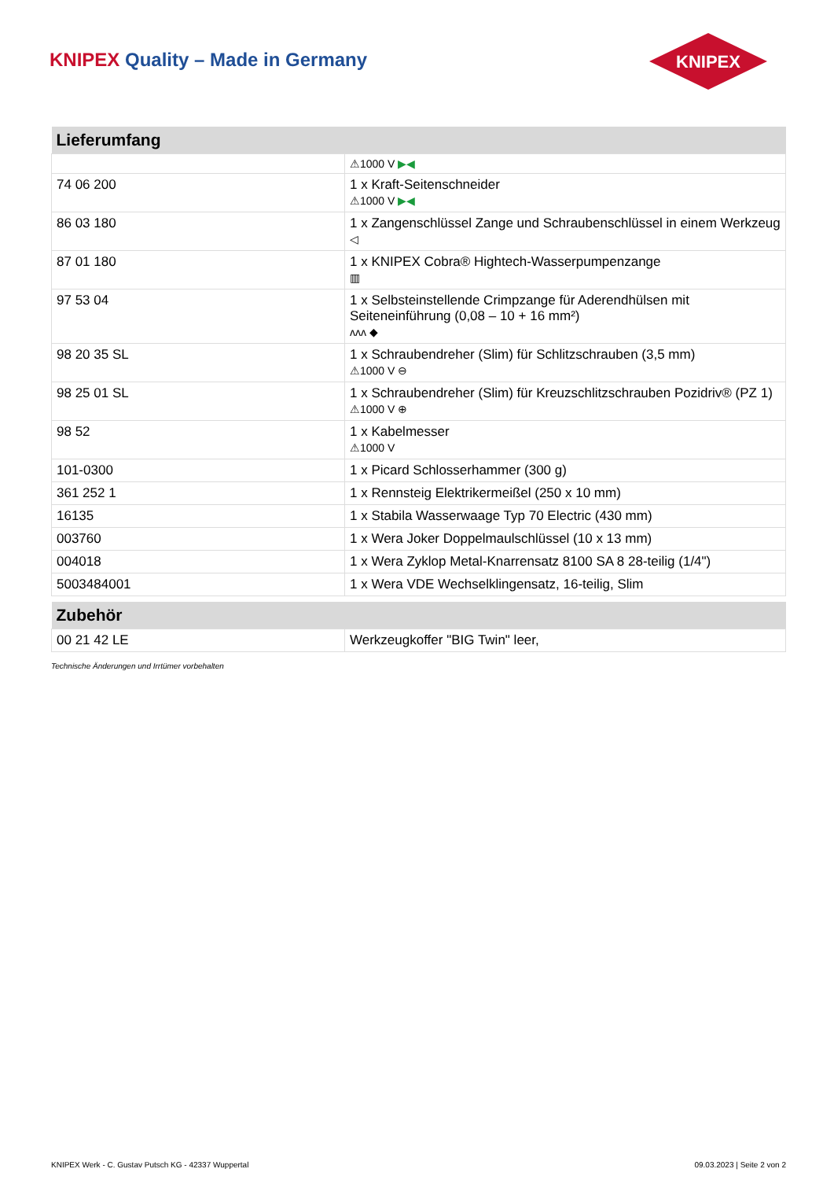KNIPEX Quality – Made in Germany
KNIPEX
| Lieferumfang | |
| --- | --- |
| | ⚠1000 V ▶◀ |
| 74 06 200 | 1 x Kraft-Seitenschneider ⚠1000 V ▶◀ |
| 86 03 180 | 1 x Zangenschlüssel Zange und Schraubenschlüssel in einem Werkzeug ◁ |
| 87 01 180 | 1 x KNIPEX Cobra® Hightech-Wasserpumpenzange ▥ |
| 97 53 04 | 1 x Selbsteinstellende Crimpzange für Aderendhülsen mit Seiteneinführung (0,08 – 10 + 16 mm²) ʌʌʌ ◆ |
| 98 20 35 SL | 1 x Schraubendreher (Slim) für Schlitzschrauben (3,5 mm) ⚠1000 V ⊖ |
| 98 25 01 SL | 1 x Schraubendreher (Slim) für Kreuzschlitzschrauben Pozidriv® (PZ 1) ⚠1000 V ⊕ |
| 98 52 | 1 x Kabelmesser ⚠1000 V |
| 101-0300 | 1 x Picard Schlosserhammer (300 g) |
| 361 252 1 | 1 x Rennsteig Elektrikermeißel (250 x 10 mm) |
| 16135 | 1 x Stabila Wasserwaage Typ 70 Electric (430 mm) |
| 003760 | 1 x Wera Joker Doppelmaulschlüssel (10 x 13 mm) |
| 004018 | 1 x Wera Zyklop Metal-Knarrensatz 8100 SA 8 28-teilig (1/4") |
| 5003484001 | 1 x Wera VDE Wechselklingensatz, 16-teilig, Slim |
| Zubehör | |
| --- | --- |
| 00 21 42 LE | Werkzeugkoffer "BIG Twin" leer, |
Technische Änderungen und Irrtümer vorbehalten
KNIPEX Werk - C. Gustav Putsch KG - 42337 Wuppertal 09.03.2023 | Seite 2 von 2